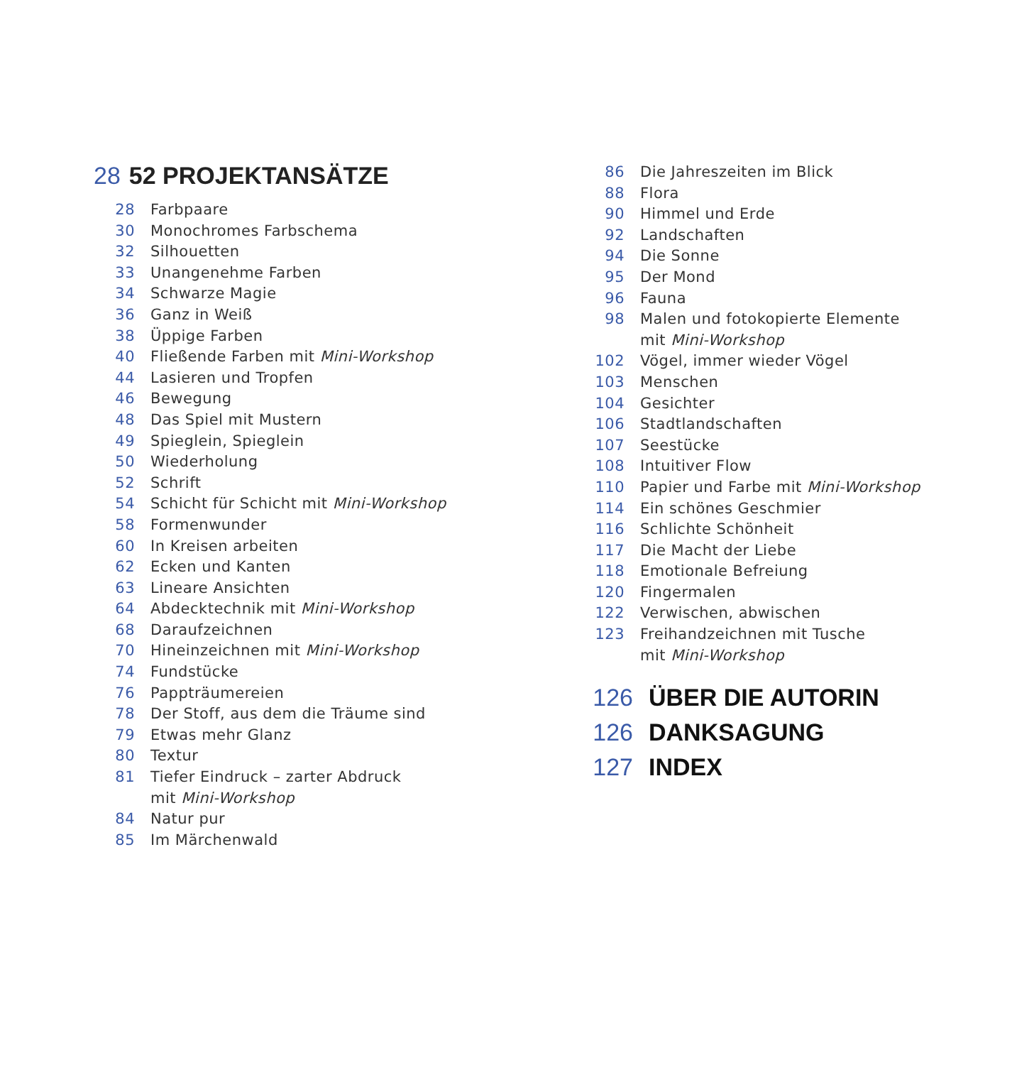28 52 PROJEKTANSÄTZE
28 Farbpaare
30 Monochromes Farbschema
32 Silhouetten
33 Unangenehme Farben
34 Schwarze Magie
36 Ganz in Weiß
38 Üppige Farben
40 Fließende Farben mit Mini-Workshop
44 Lasieren und Tropfen
46 Bewegung
48 Das Spiel mit Mustern
49 Spieglein, Spieglein
50 Wiederholung
52 Schrift
54 Schicht für Schicht mit Mini-Workshop
58 Formenwunder
60 In Kreisen arbeiten
62 Ecken und Kanten
63 Lineare Ansichten
64 Abdecktechnik mit Mini-Workshop
68 Daraufzeichnen
70 Hineinzeichnen mit Mini-Workshop
74 Fundstücke
76 Pappträumereien
78 Der Stoff, aus dem die Träume sind
79 Etwas mehr Glanz
80 Textur
81 Tiefer Eindruck – zarter Abdruck
mit Mini-Workshop
84 Natur pur
85 Im Märchenwald
86 Die Jahreszeiten im Blick
88 Flora
90 Himmel und Erde
92 Landschaften
94 Die Sonne
95 Der Mond
96 Fauna
98 Malen und fotokopierte Elemente
mit Mini-Workshop
102 Vögel, immer wieder Vögel
103 Menschen
104 Gesichter
106 Stadtlandschaften
107 Seestücke
108 Intuitiver Flow
110 Papier und Farbe mit Mini-Workshop
114 Ein schönes Geschmier
116 Schlichte Schönheit
117 Die Macht der Liebe
118 Emotionale Befreiung
120 Fingermalen
122 Verwischen, abwischen
123 Freihandzeichnen mit Tusche
mit Mini-Workshop
126 ÜBER DIE AUTORIN
126 DANKSAGUNG
127 INDEX